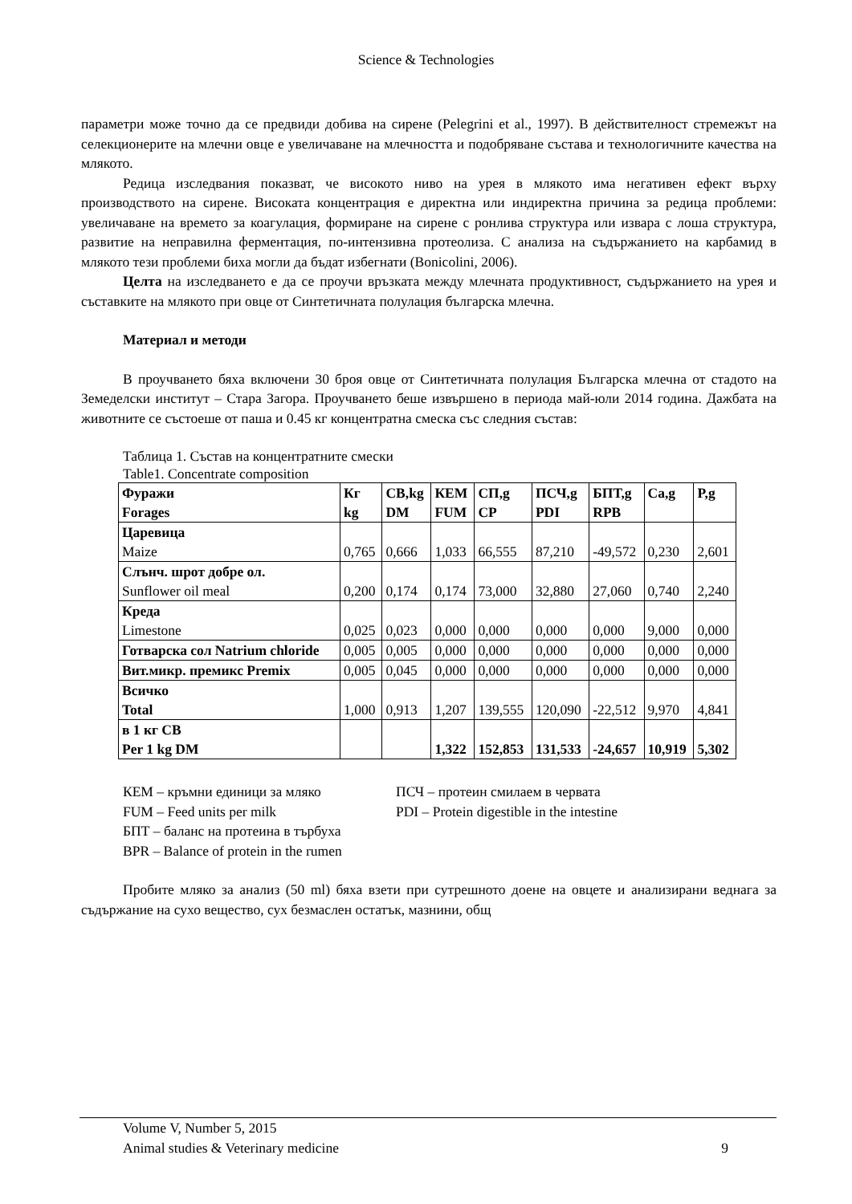Science & Technologies
параметри може точно да се предвиди добива на сирене (Pelegrini et al., 1997). В действителност стремежът на селекционерите на млечни овце е увеличаване на млечността и подобряване състава и технологичните качества на млякото.
Редица изследвания показват, че високото ниво на урея в млякото има негативен ефект върху производството на сирене. Високата концентрация е директна или индиректна причина за редица проблеми: увеличаване на времето за коагулация, формиране на сирене с ронлива структура или извара с лоша структура, развитие на неправилна ферментация, по-интензивна протеолиза. С анализа на съдържанието на карбамид в млякото тези проблеми биха могли да бъдат избегнати (Bonicolini, 2006).
Целта на изследването е да се проучи връзката между млечната продуктивност, съдържанието на урея и съставките на млякото при овце от Синтетичната полулация българска млечна.
Материал и методи
В проучването бяха включени 30 броя овце от Синтетичната полулация Българска млечна от стадото на Земеделски институт – Стара Загора. Проучването беше извършено в периода май-юли 2014 година. Дажбата на животните се състоеше от паша и 0.45 кг концентратна смеска със следния състав:
Таблица 1. Състав на концентратните смески
Table1. Concentrate composition
| Фуражи Forages | Кг kg | СВ,kg DM | КЕМ FUM | СП,g CP | ПСЧ,g PDI | БПТ,g RPB | Ca,g | P,g |
| Царевица Maize | 0,765 | 0,666 | 1,033 | 66,555 | 87,210 | -49,572 | 0,230 | 2,601 |
| Слънч. шрот добре ол. Sunflower oil meal | 0,200 | 0,174 | 0,174 | 73,000 | 32,880 | 27,060 | 0,740 | 2,240 |
| Креда Limestone | 0,025 | 0,023 | 0,000 | 0,000 | 0,000 | 0,000 | 9,000 | 0,000 |
| Готварска сол Natrium chloride | 0,005 | 0,005 | 0,000 | 0,000 | 0,000 | 0,000 | 0,000 | 0,000 |
| Вит.микр. премикс Premix | 0,005 | 0,045 | 0,000 | 0,000 | 0,000 | 0,000 | 0,000 | 0,000 |
| Всичко Total | 1,000 | 0,913 | 1,207 | 139,555 | 120,090 | -22,512 | 9,970 | 4,841 |
| в 1 кг СВ Per 1 kg DM | | | 1,322 | 152,853 | 131,533 | -24,657 | 10,919 | 5,302 |
КЕМ – кръмни единици за мляко ПСЧ – протеин смилаем в червата FUM – Feed units per milk PDI – Protein digestible in the intestine БПТ – баланс на протеина в търбуха BPR – Balance of protein in the rumen
Пробите мляко за анализ (50 ml) бяха взети при сутрешното доене на овцете и анализирани веднага за съдържание на сухо вещество, сух безмаслен остатък, мазнини, общ
Volume V, Number 5, 2015
Animal studies & Veterinary medicine 9